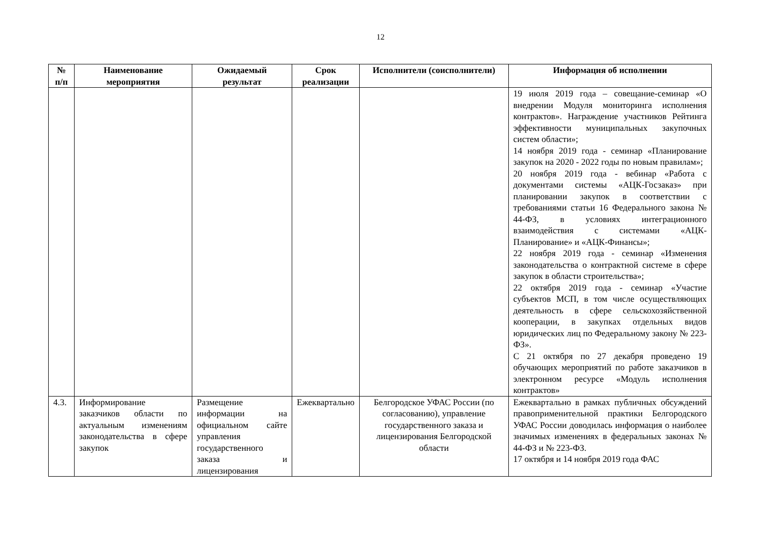12
| № п/п | Наименование мероприятия | Ожидаемый результат | Срок реализации | Исполнители (соисполнители) | Информация об исполнении |
| --- | --- | --- | --- | --- | --- |
| | | | | | 19 июля 2019 года – совещание-семинар «О внедрении Модуля мониторинга исполнения контрактов». Награждение участников Рейтинга эффективности муниципальных закупочных систем области»; 14 ноября 2019 года - семинар «Планирование закупок на 2020 - 2022 годы по новым правилам»; 20 ноября 2019 года - вебинар «Работа с документами системы «АЦК-Госзаказ» при планировании закупок в соответствии с требованиями статьи 16 Федерального закона № 44-ФЗ, в условиях интеграционного взаимодействия с системами «АЦК-Планирование» и «АЦК-Финансы»; 22 ноября 2019 года - семинар «Изменения законодательства о контрактной системе в сфере закупок в области строительства»; 22 октября 2019 года - семинар «Участие субъектов МСП, в том числе осуществляющих деятельность в сфере сельскохозяйственной кооперации, в закупках отдельных видов юридических лиц по Федеральному закону № 223-ФЗ». С 21 октября по 27 декабря проведено 19 обучающих мероприятий по работе заказчиков в электронном ресурсе «Модуль исполнения контрактов» |
| 4.3. | Информирование заказчиков области по актуальным изменениям законодательства в сфере закупок | Размещение информации на официальном сайте управления государственного заказа и лицензирования | Ежеквартально | Белгородское УФАС России (по согласованию), управление государственного заказа и лицензирования Белгородской области | Ежеквартально в рамках публичных обсуждений правоприменительной практики Белгородского УФАС России доводилась информация о наиболее значимых изменениях в федеральных законах № 44-ФЗ и № 223-ФЗ. 17 октября и 14 ноября 2019 года ФАС |